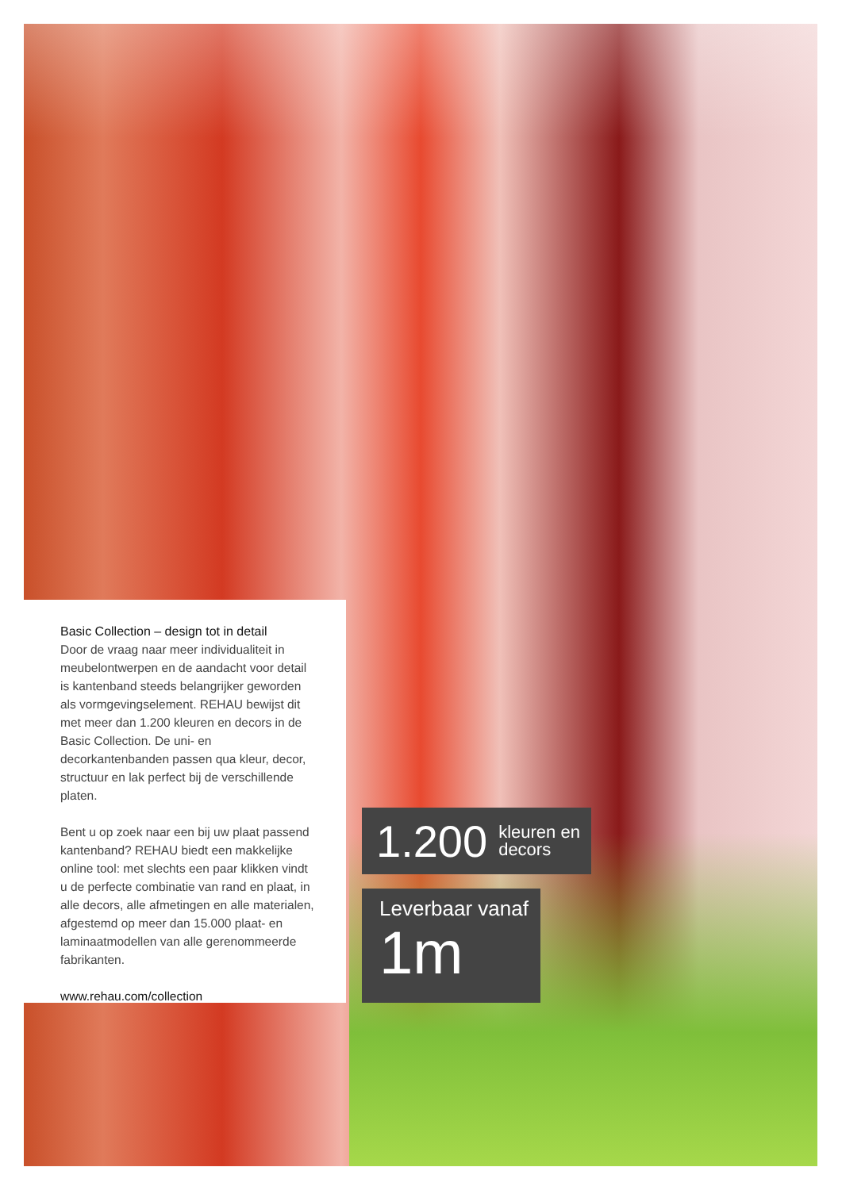Basic Collection – design tot in detail
Door de vraag naar meer individualiteit in meubel­ontwerpen en de aandacht voor detail is kanten­band steeds belangrijker geworden als vormge­vingselement. REHAU bewijst dit met meer dan 1.200 kleuren en decors in de Basic Collection. De uni- en decorkantenbanden passen qua kleur, decor, structuur en lak perfect bij de verschillende platen.
Bent u op zoek naar een bij uw plaat passend kantenband? REHAU biedt een makkelijke online tool: met slechts een paar klikken vindt u de perfecte combinatie van rand en plaat, in alle decors, alle afmetingen en alle materialen, afgestemd op meer dan 15.000 plaat- en laminaatmodellen van alle gerenommeerde fabrikanten.
www.rehau.com/collection
1.200 kleuren en
decors
Leverbaar vanaf
1m